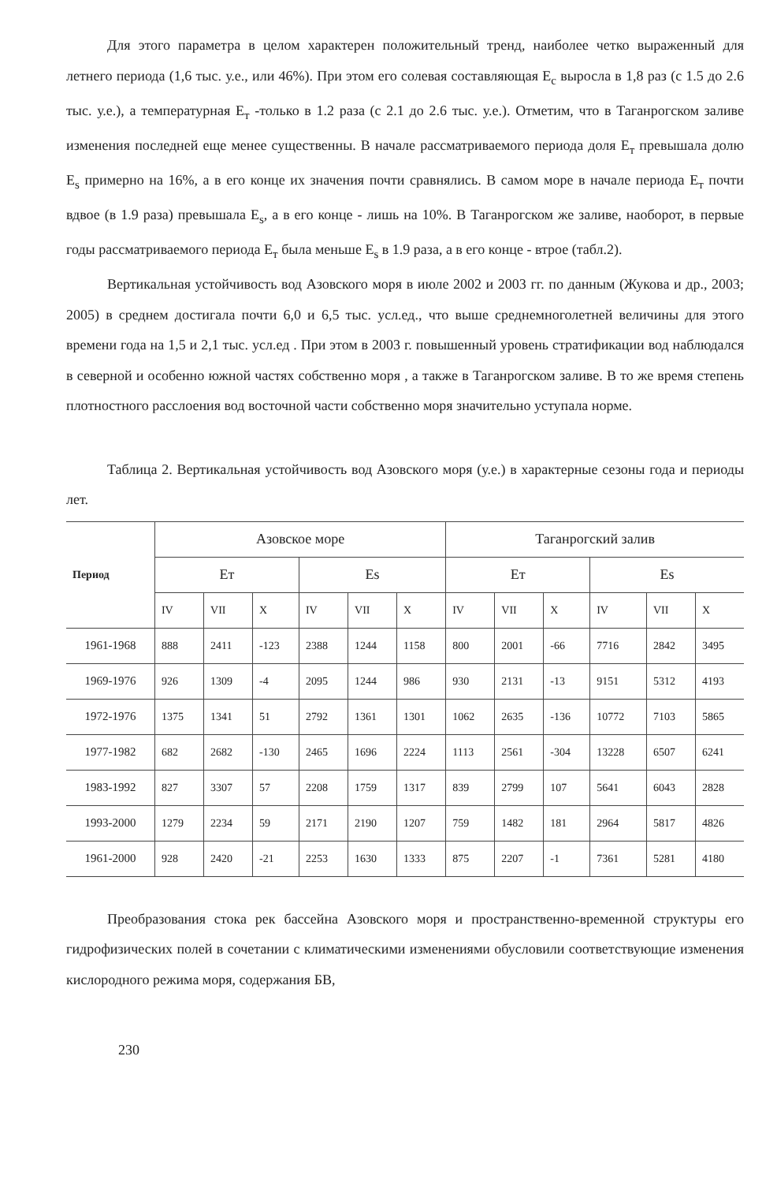Для этого параметра в целом характерен положительный тренд, наиболее четко выраженный для летнего периода (1,6 тыс. у.е., или 46%). При этом его солевая составляющая E<sub>c</sub> выросла в 1,8 раз (с 1.5 до 2.6 тыс. у.е.), а температурная E<sub>т</sub> -только в 1.2 раза (с 2.1 до 2.6 тыс. у.е.). Отметим, что в Таганрогском заливе изменения последней еще менее существенны. В начале рассматриваемого периода доля E<sub>т</sub> превышала долю E<sub>s</sub> примерно на 16%, а в его конце их значения почти сравнялись. В самом море в начале периода E<sub>т</sub> почти вдвое (в 1.9 раза) превышала E<sub>s</sub>, а в его конце - лишь на 10%. В Таганрогском же заливе, наоборот, в первые годы рассматриваемого периода E<sub>т</sub> была меньше E<sub>s</sub> в 1.9 раза, а в его конце - втрое (табл.2).
Вертикальная устойчивость вод Азовского моря в июле 2002 и 2003 гг. по данным (Жукова и др., 2003; 2005) в среднем достигала почти 6,0 и 6,5 тыс. усл.ед., что выше среднемноголетней величины для этого времени года на 1,5 и 2,1 тыс. усл.ед . При этом в 2003 г. повышенный уровень стратификации вод наблюдался в северной и особенно южной частях собственно моря , а также в Таганрогском заливе. В то же время степень плотностного расслоения вод восточной части собственно моря значительно уступала норме.
Таблица 2. Вертикальная устойчивость вод Азовского моря (у.е.) в характерные сезоны года и периоды лет.
| Период | Азовское море | | | | | | Таганрогский залив | | | | | |
| --- | --- | --- | --- | --- | --- | --- | --- | --- | --- | --- | --- | --- |
| | Eт | | | Es | | | Eт | | | Es | | |
| | IV | VII | X | IV | VII | X | IV | VII | X | IV | VII | X |
| 1961-1968 | 888 | 2411 | -123 | 2388 | 1244 | 1158 | 800 | 2001 | -66 | 7716 | 2842 | 3495 |
| 1969-1976 | 926 | 1309 | -4 | 2095 | 1244 | 986 | 930 | 2131 | -13 | 9151 | 5312 | 4193 |
| 1972-1976 | 1375 | 1341 | 51 | 2792 | 1361 | 1301 | 1062 | 2635 | -136 | 10772 | 7103 | 5865 |
| 1977-1982 | 682 | 2682 | -130 | 2465 | 1696 | 2224 | 1113 | 2561 | -304 | 13228 | 6507 | 6241 |
| 1983-1992 | 827 | 3307 | 57 | 2208 | 1759 | 1317 | 839 | 2799 | 107 | 5641 | 6043 | 2828 |
| 1993-2000 | 1279 | 2234 | 59 | 2171 | 2190 | 1207 | 759 | 1482 | 181 | 2964 | 5817 | 4826 |
| 1961-2000 | 928 | 2420 | -21 | 2253 | 1630 | 1333 | 875 | 2207 | -1 | 7361 | 5281 | 4180 |
Преобразования стока рек бассейна Азовского моря и пространственно-временной структуры его гидрофизических полей в сочетании с климатическими изменениями обусловили соответствующие изменения кислородного режима моря, содержания БВ,
230